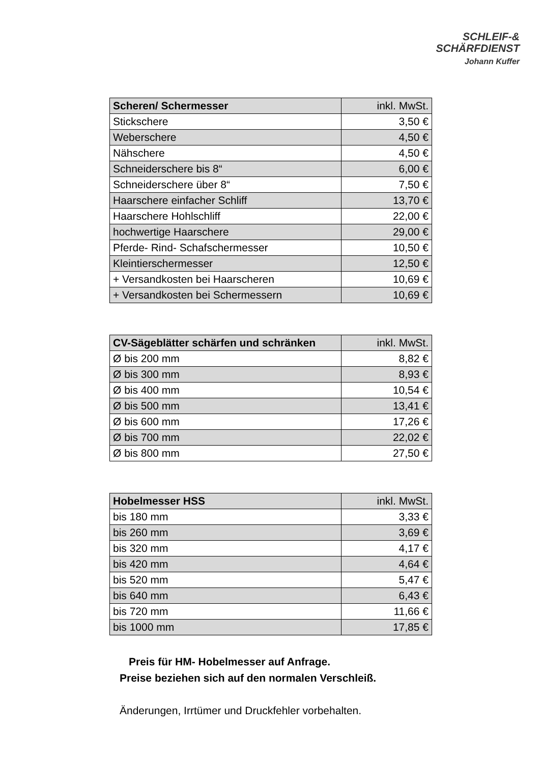SCHLEIF-&
SCHÄRFDIENST
Johann Kuffer
| Scheren/ Schermesser | inkl. MwSt. |
| --- | --- |
| Stickschere | 3,50 € |
| Weberschere | 4,50 € |
| Nähschere | 4,50 € |
| Schneiderschere bis 8“ | 6,00 € |
| Schneiderschere über 8“ | 7,50 € |
| Haarschere einfacher Schliff | 13,70 € |
| Haarschere Hohlschliff | 22,00 € |
| hochwertige Haarschere | 29,00 € |
| Pferde- Rind- Schafschermesser | 10,50 € |
| Kleintierschermesser | 12,50 € |
| + Versandkosten bei Haarscheren | 10,69 € |
| + Versandkosten bei Schermessern | 10,69 € |
| CV-Sägeblätter schärfen und schränken | inkl. MwSt. |
| --- | --- |
| Ø bis 200 mm | 8,82 € |
| Ø bis 300 mm | 8,93 € |
| Ø bis 400 mm | 10,54 € |
| Ø bis 500 mm | 13,41 € |
| Ø bis 600 mm | 17,26 € |
| Ø bis 700 mm | 22,02 € |
| Ø bis 800 mm | 27,50 € |
| Hobelmesser HSS | inkl. MwSt. |
| --- | --- |
| bis 180 mm | 3,33 € |
| bis 260 mm | 3,69 € |
| bis 320 mm | 4,17 € |
| bis 420 mm | 4,64 € |
| bis 520 mm | 5,47 € |
| bis 640 mm | 6,43 € |
| bis 720 mm | 11,66 € |
| bis 1000 mm | 17,85 € |
Preis für HM- Hobelmesser auf Anfrage.
Preise beziehen sich auf den normalen Verschleiß.
Änderungen, Irrtümer und Druckfehler vorbehalten.